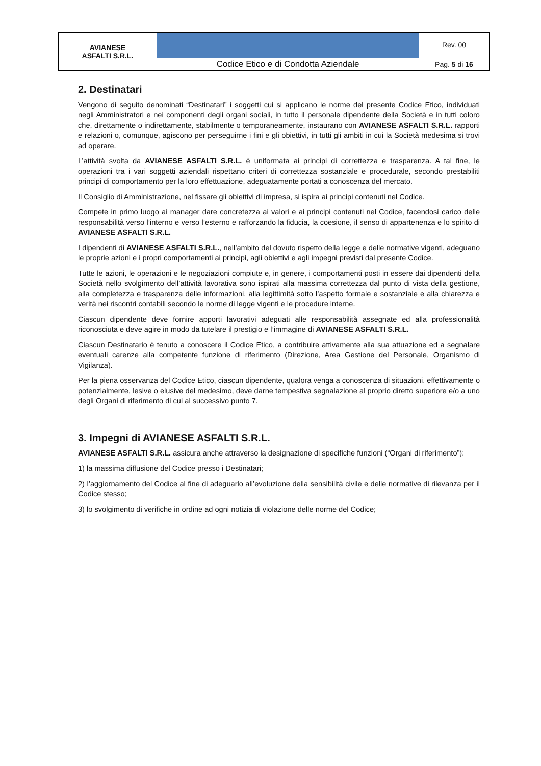| AVIANESE ASFALTI S.R.L. | | Rev. 00 |
| | Codice Etico e di Condotta Aziendale | Pag. 5 di 16 |
2. Destinatari
Vengono di seguito denominati “Destinatari” i soggetti cui si applicano le norme del presente Codice Etico, individuati negli Amministratori e nei componenti degli organi sociali, in tutto il personale dipendente della Società e in tutti coloro che, direttamente o indirettamente, stabilmente o temporaneamente, instaurano con AVIANESE ASFALTI S.R.L. rapporti e relazioni o, comunque, agiscono per perseguirne i fini e gli obiettivi, in tutti gli ambiti in cui la Società medesima si trovi ad operare.
L’attività svolta da AVIANESE ASFALTI S.R.L. è uniformata ai principi di correttezza e trasparenza. A tal fine, le operazioni tra i vari soggetti aziendali rispettano criteri di correttezza sostanziale e procedurale, secondo prestabiliti principi di comportamento per la loro effettuazione, adeguatamente portati a conoscenza del mercato.
Il Consiglio di Amministrazione, nel fissare gli obiettivi di impresa, si ispira ai principi contenuti nel Codice.
Compete in primo luogo ai manager dare concretezza ai valori e ai principi contenuti nel Codice, facendosi carico delle responsabilità verso l’interno e verso l’esterno e rafforzando la fiducia, la coesione, il senso di appartenenza e lo spirito di AVIANESE ASFALTI S.R.L.
I dipendenti di AVIANESE ASFALTI S.R.L., nell’ambito del dovuto rispetto della legge e delle normative vigenti, adeguano le proprie azioni e i propri comportamenti ai principi, agli obiettivi e agli impegni previsti dal presente Codice.
Tutte le azioni, le operazioni e le negoziazioni compiute e, in genere, i comportamenti posti in essere dai dipendenti della Società nello svolgimento dell’attività lavorativa sono ispirati alla massima correttezza dal punto di vista della gestione, alla completezza e trasparenza delle informazioni, alla legittimità sotto l’aspetto formale e sostanziale e alla chiarezza e verità nei riscontri contabili secondo le norme di legge vigenti e le procedure interne.
Ciascun dipendente deve fornire apporti lavorativi adeguati alle responsabilità assegnate ed alla professionalità riconosciuta e deve agire in modo da tutelare il prestigio e l’immagine di AVIANESE ASFALTI S.R.L.
Ciascun Destinatario è tenuto a conoscere il Codice Etico, a contribuire attivamente alla sua attuazione ed a segnalare eventuali carenze alla competente funzione di riferimento (Direzione, Area Gestione del Personale, Organismo di Vigilanza).
Per la piena osservanza del Codice Etico, ciascun dipendente, qualora venga a conoscenza di situazioni, effettivamente o potenzialmente, lesive o elusive del medesimo, deve darne tempestiva segnalazione al proprio diretto superiore e/o a uno degli Organi di riferimento di cui al successivo punto 7.
3. Impegni di AVIANESE ASFALTI S.R.L.
AVIANESE ASFALTI S.R.L. assicura anche attraverso la designazione di specifiche funzioni (“Organi di riferimento”):
1) la massima diffusione del Codice presso i Destinatari;
2) l’aggiornamento del Codice al fine di adeguarlo all’evoluzione della sensibilità civile e delle normative di rilevanza per il Codice stesso;
3) lo svolgimento di verifiche in ordine ad ogni notizia di violazione delle norme del Codice;